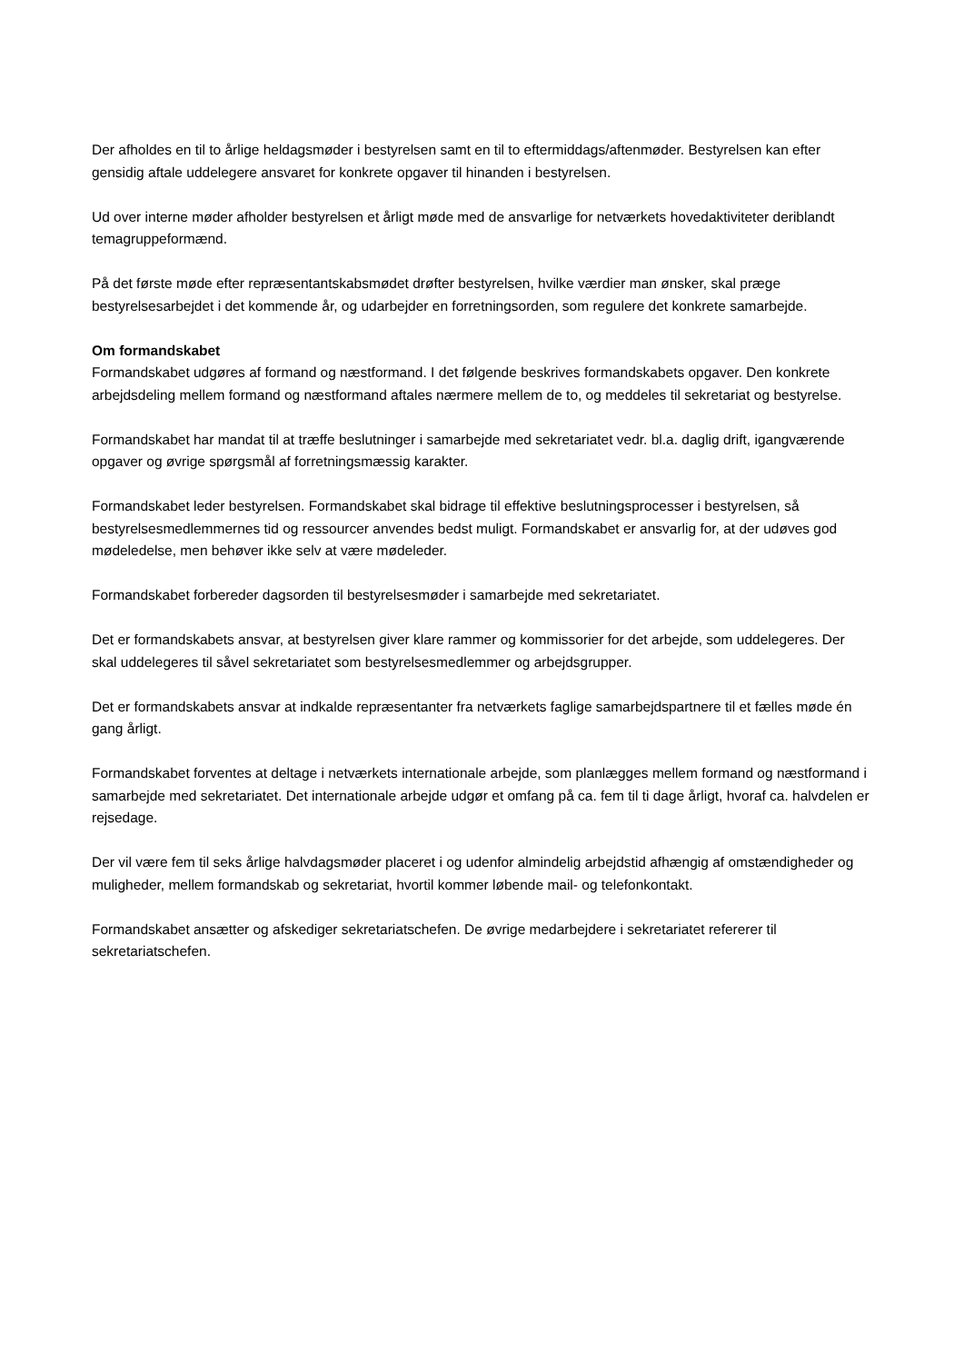Der afholdes en til to årlige heldagsmøder i bestyrelsen samt en til to eftermiddags/aftenmøder. Bestyrelsen kan efter gensidig aftale uddelegere ansvaret for konkrete opgaver til hinanden i bestyrelsen.
Ud over interne møder afholder bestyrelsen et årligt møde med de ansvarlige for netværkets hovedaktiviteter deriblandt temagruppeformænd.
På det første møde efter repræsentantskabsmødet drøfter bestyrelsen, hvilke værdier man ønsker, skal præge bestyrelsesarbejdet i det kommende år, og udarbejder en forretningsorden, som regulere det konkrete samarbejde.
Om formandskabet
Formandskabet udgøres af formand og næstformand. I det følgende beskrives formandskabets opgaver. Den konkrete arbejdsdeling mellem formand og næstformand aftales nærmere mellem de to, og meddeles til sekretariat og bestyrelse.
Formandskabet har mandat til at træffe beslutninger i samarbejde med sekretariatet vedr. bl.a. daglig drift, igangværende opgaver og øvrige spørgsmål af forretningsmæssig karakter.
Formandskabet leder bestyrelsen. Formandskabet skal bidrage til effektive beslutningsprocesser i bestyrelsen, så bestyrelsesmedlemmernes tid og ressourcer anvendes bedst muligt. Formandskabet er ansvarlig for, at der udøves god mødeledelse, men behøver ikke selv at være mødeleder.
Formandskabet forbereder dagsorden til bestyrelsesmøder i samarbejde med sekretariatet.
Det er formandskabets ansvar, at bestyrelsen giver klare rammer og kommissorier for det arbejde, som uddelegeres. Der skal uddelegeres til såvel sekretariatet som bestyrelsesmedlemmer og arbejdsgrupper.
Det er formandskabets ansvar at indkalde repræsentanter fra netværkets faglige samarbejdspartnere til et fælles møde én gang årligt.
Formandskabet forventes at deltage i netværkets internationale arbejde, som planlægges mellem formand og næstformand i samarbejde med sekretariatet. Det internationale arbejde udgør et omfang på ca. fem til ti dage årligt, hvoraf ca. halvdelen er rejsedage.
Der vil være fem til seks årlige halvdagsmøder placeret i og udenfor almindelig arbejdstid afhængig af omstændigheder og muligheder, mellem formandskab og sekretariat, hvortil kommer løbende mail- og telefonkontakt.
Formandskabet ansætter og afskediger sekretariatschefen. De øvrige medarbejdere i sekretariatet refererer til sekretariatschefen.